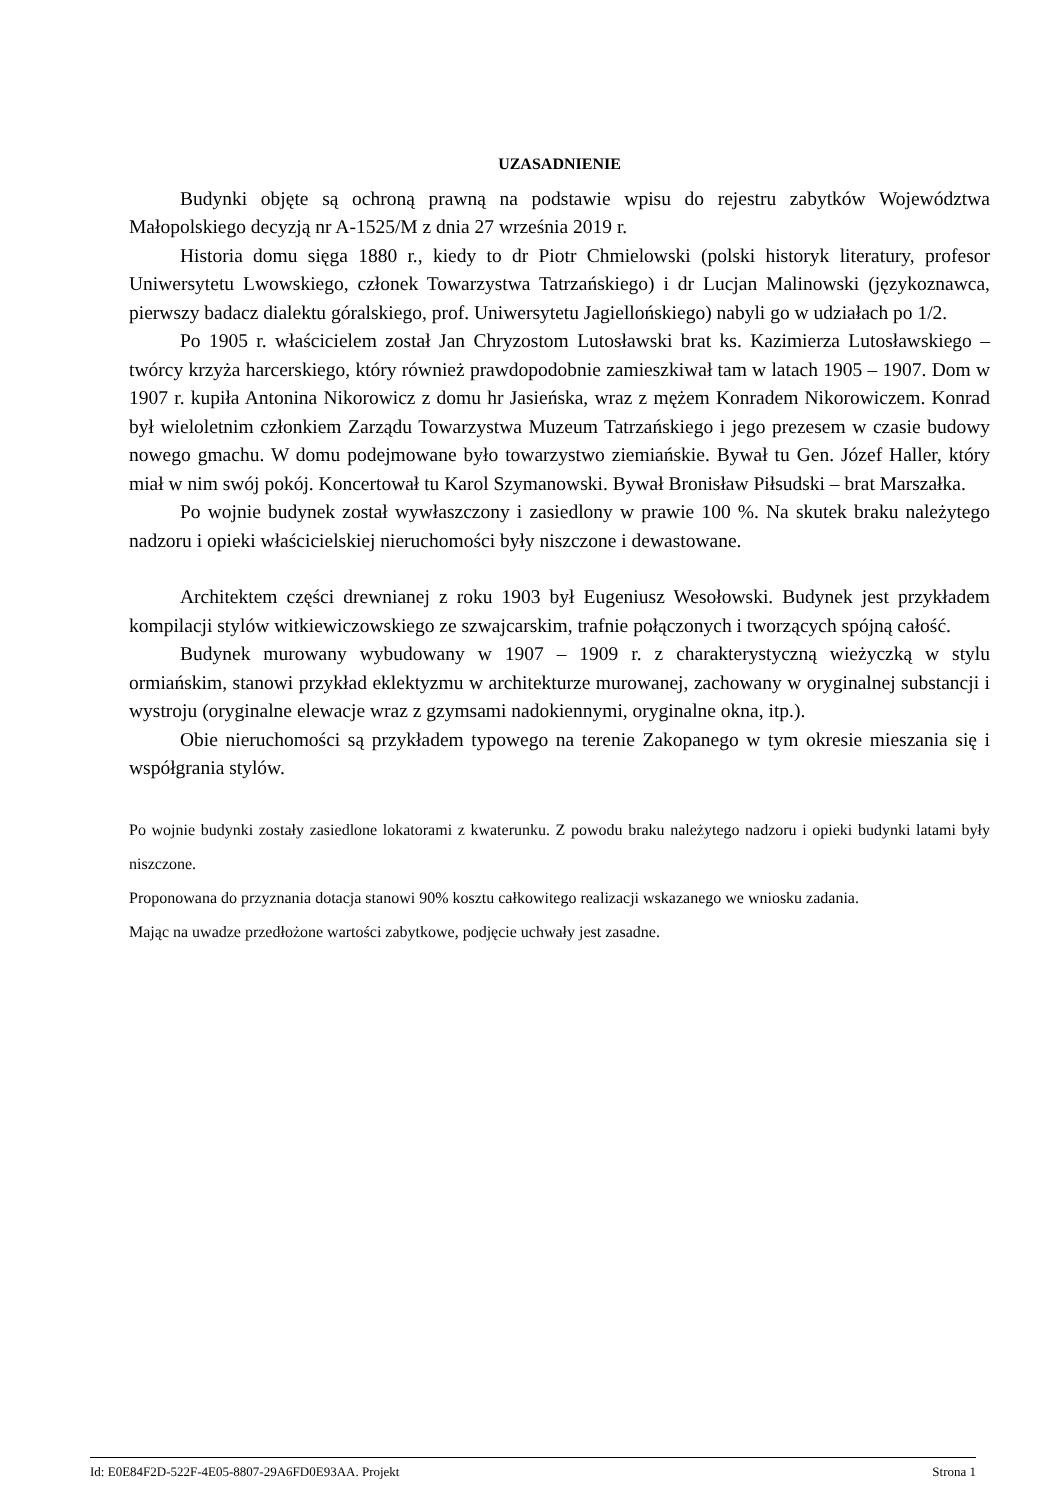UZASADNIENIE
Budynki objęte są ochroną prawną na podstawie wpisu do rejestru zabytków Województwa Małopolskiego decyzją nr A-1525/M z dnia 27 września 2019 r.
Historia domu sięga 1880 r., kiedy to dr Piotr Chmielowski (polski historyk literatury, profesor Uniwersytetu Lwowskiego, członek Towarzystwa Tatrzańskiego) i dr Lucjan Malinowski (językoznawca, pierwszy badacz dialektu góralskiego, prof. Uniwersytetu Jagiellońskiego) nabyli go w udziałach po 1/2.
Po 1905 r. właścicielem został Jan Chryzostom Lutosławski brat ks. Kazimierza Lutosławskiego – twórcy krzyża harcerskiego, który również prawdopodobnie zamieszkiwał tam w latach 1905 – 1907. Dom w 1907 r. kupiła Antonina Nikorowicz z domu hr Jasieńska, wraz z mężem Konradem Nikorowiczem. Konrad był wieloletnim członkiem Zarządu Towarzystwa Muzeum Tatrzańskiego i jego prezesem w czasie budowy nowego gmachu. W domu podejmowane było towarzystwo ziemiańskie. Bywał tu Gen. Józef Haller, który miał w nim swój pokój. Koncertował tu Karol Szymanowski. Bywał Bronisław Piłsudski – brat Marszałka.
Po wojnie budynek został wywłaszczony i zasiedlony w prawie 100 %. Na skutek braku należytego nadzoru i opieki właścicielskiej nieruchomości były niszczone i dewastowane.
Architektem części drewnianej z roku 1903 był Eugeniusz Wesołowski. Budynek jest przykładem kompilacji stylów witkiewiczowskiego ze szwajcarskim, trafnie połączonych i tworzących spójną całość.
Budynek murowany wybudowany w 1907 – 1909 r. z charakterystyczną wieżyczką w stylu ormiańskim, stanowi przykład eklektyzmu w architekturze murowanej, zachowany w oryginalnej substancji i wystroju (oryginalne elewacje wraz z gzymsami nadokiennymi, oryginalne okna, itp.).
Obie nieruchomości są przykładem typowego na terenie Zakopanego w tym okresie mieszania się i współgrania stylów.
Po wojnie budynki zostały zasiedlone lokatorami z kwaterunku. Z powodu braku należytego nadzoru i opieki budynki latami były niszczone.
Proponowana do przyznania dotacja stanowi 90% kosztu całkowitego realizacji wskazanego we wniosku zadania.
Mając na uwadze przedłożone wartości zabytkowe, podjęcie uchwały jest zasadne.
Id: E0E84F2D-522F-4E05-8807-29A6FD0E93AA. Projekt Strona 1